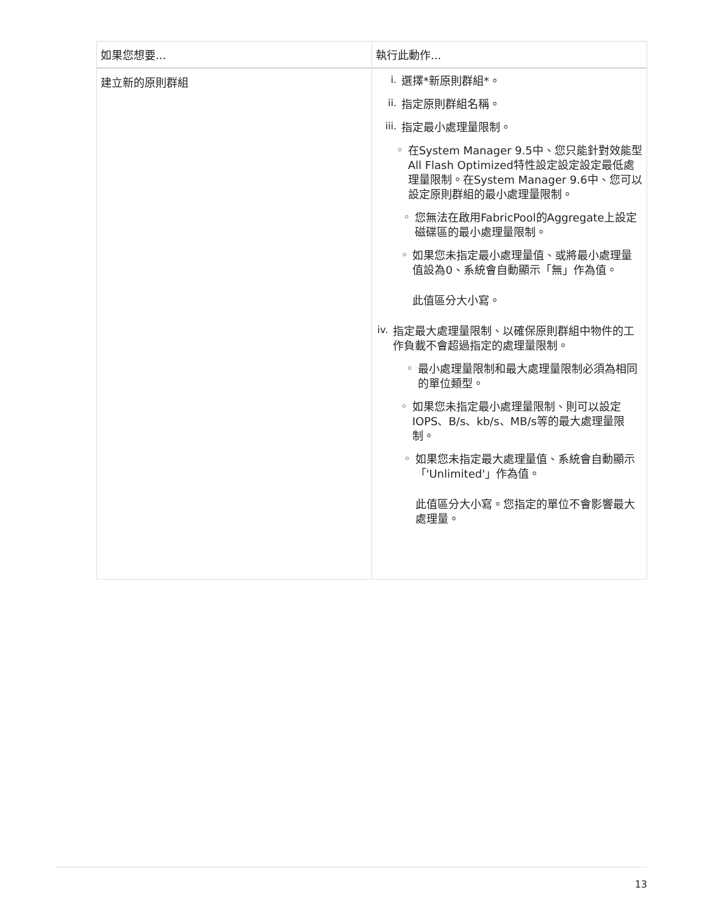| 如果您想要... | 執行此動作... |
| --- | --- |
| 建立新的原則群組 | i. 選擇*新原則群組*。 ii. 指定原則群組名稱。 iii. 指定最小處理量限制。 ◦ 在System Manager 9.5中、您只能針對效能型All Flash Optimized特性設定設定設定最低處理量限制。在System Manager 9.6中、您可以設定原則群組的最小處理量限制。 ◦ 您無法在啟用FabricPool的Aggregate上設定磁碟區的最小處理量限制。 ◦ 如果您未指定最小處理量值、或將最小處理量值設為0、系統會自動顯示「無」作為值。 此值區分大小寫。 iv. 指定最大處理量限制、以確保原則群組中物件的工作負載不會超過指定的處理量限制。 ◦ 最小處理量限制和最大處理量限制必須為相同的單位類型。 ◦ 如果您未指定最小處理量限制、則可以設定IOPS、B/s、kb/s、MB/s等的最大處理量限制。 ◦ 如果您未指定最大處理量值、系統會自動顯示「'Unlimited'」作為值。 此值區分大小寫。您指定的單位不會影響最大處理量。 |
13